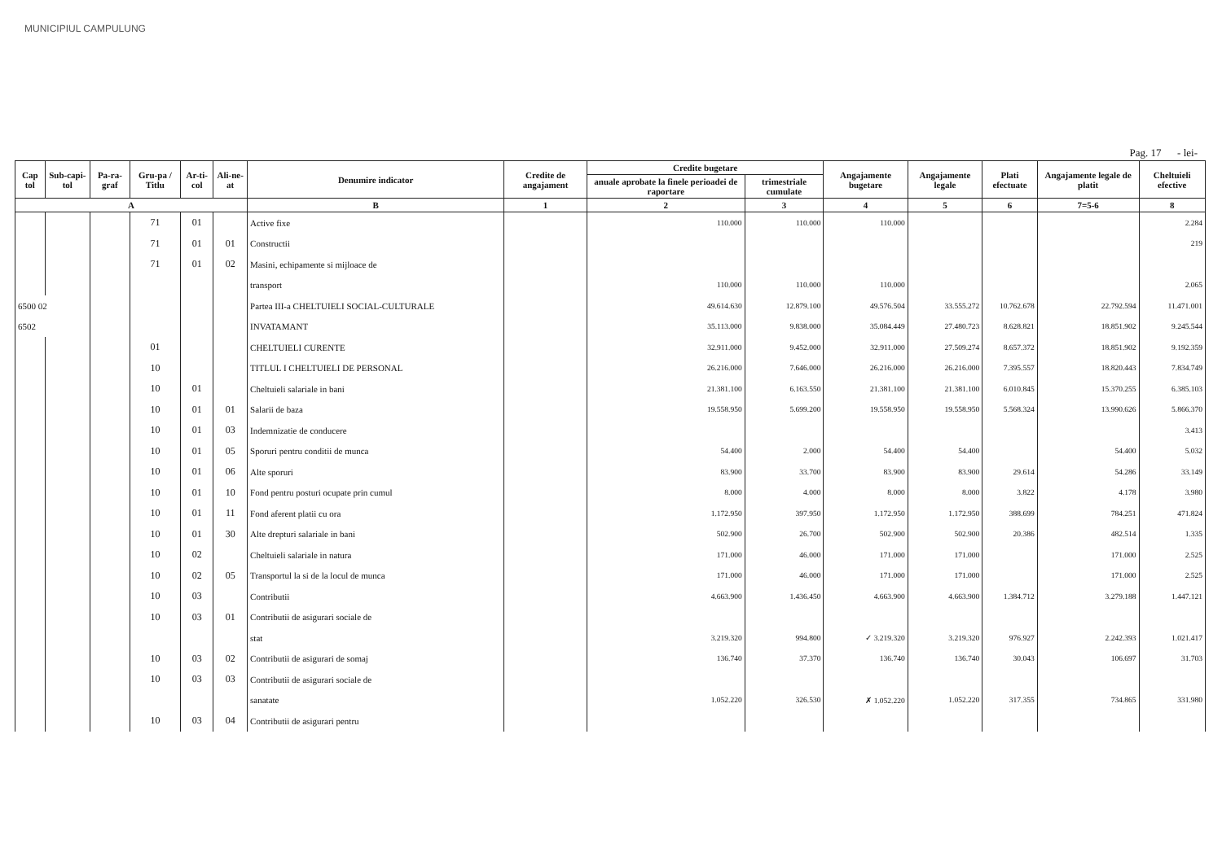MUNICIPIUL CAMPULUNG
Pag. 17 - lei-
| Cap tol | Sub-capi-tol | Pa-ra-graf | Gru-pa / Titlu | Ar-ti-col | Ali-ne-at | Denumire indicator | Credite de angajament | Credite bugetare | | Angajamente bugetare | Angajamente legale | Plati efectuate | Angajamente legale de platit | Cheltuieli efective |
| --- | --- | --- | --- | --- | --- | --- | --- | --- | --- | --- | --- | --- | --- | --- |
| | | | | | | | | anuale aprobate la finele perioadei de raportare | trimestriale cumulate | | | | | |
| A | | | | | | B | 1 | 2 | 3 | 4 | 5 | 6 | 7=5-6 | 8 |
| | | | 71 | 01 | | Active fixe | | 110.000 | 110.000 | 110.000 | | | | 2.284 |
| | | | 71 | 01 | 01 | Constructii | | | | | | | | 219 |
| | | | 71 | 01 | 02 | Masini, echipamente si mijloace de | | | | | | | | |
| | | | | | | transport | | 110.000 | 110.000 | 110.000 | | | | 2.065 |
| 6500 02 | | | | | | Partea III-a CHELTUIELI SOCIAL-CULTURALE | | 49.614.630 | 12.879.100 | 49.576.504 | 33.555.272 | 10.762.678 | 22.792.594 | 11.471.001 |
| 6502 | | | | | | INVATAMANT | | 35.113.000 | 9.838.000 | 35.084.449 | 27.480.723 | 8.628.821 | 18.851.902 | 9.245.544 |
| | | | 01 | | | CHELTUIELI CURENTE | | 32.911.000 | 9.452.000 | 32.911.000 | 27.509.274 | 8.657.372 | 18.851.902 | 9.192.359 |
| | | | 10 | | | TITLUL I CHELTUIELI DE PERSONAL | | 26.216.000 | 7.646.000 | 26.216.000 | 26.216.000 | 7.395.557 | 18.820.443 | 7.834.749 |
| | | | 10 | 01 | | Cheltuieli salariale in bani | | 21.381.100 | 6.163.550 | 21.381.100 | 21.381.100 | 6.010.845 | 15.370.255 | 6.385.103 |
| | | | 10 | 01 | 01 | Salarii de baza | | 19.558.950 | 5.699.200 | 19.558.950 | 19.558.950 | 5.568.324 | 13.990.626 | 5.866.370 |
| | | | 10 | 01 | 03 | Indemnizatie de conducere | | | | | | | | 3.413 |
| | | | 10 | 01 | 05 | Sporuri pentru conditii de munca | | 54.400 | 2.000 | 54.400 | 54.400 | | 54.400 | 5.032 |
| | | | 10 | 01 | 06 | Alte sporuri | | 83.900 | 33.700 | 83.900 | 83.900 | 29.614 | 54.286 | 33.149 |
| | | | 10 | 01 | 10 | Fond pentru posturi ocupate prin cumul | | 8.000 | 4.000 | 8.000 | 8.000 | 3.822 | 4.178 | 3.980 |
| | | | 10 | 01 | 11 | Fond aferent platii cu ora | | 1.172.950 | 397.950 | 1.172.950 | 1.172.950 | 388.699 | 784.251 | 471.824 |
| | | | 10 | 01 | 30 | Alte drepturi salariale in bani | | 502.900 | 26.700 | 502.900 | 502.900 | 20.386 | 482.514 | 1.335 |
| | | | 10 | 02 | | Cheltuieli salariale in natura | | 171.000 | 46.000 | 171.000 | 171.000 | | 171.000 | 2.525 |
| | | | 10 | 02 | 05 | Transportul la si de la locul de munca | | 171.000 | 46.000 | 171.000 | 171.000 | | 171.000 | 2.525 |
| | | | 10 | 03 | | Contributii | | 4.663.900 | 1.436.450 | 4.663.900 | 4.663.900 | 1.384.712 | 3.279.188 | 1.447.121 |
| | | | 10 | 03 | 01 | Contributii de asigurari sociale de | | | | | | | | |
| | | | | | | stat | | 3.219.320 | 994.800 | ✓ 3.219.320 | 3.219.320 | 976.927 | 2.242.393 | 1.021.417 |
| | | | 10 | 03 | 02 | Contributii de asigurari de somaj | | 136.740 | 37.370 | 136.740 | 136.740 | 30.043 | 106.697 | 31.703 |
| | | | 10 | 03 | 03 | Contributii de asigurari sociale de | | | | | | | | |
| | | | | | | sanatate | | 1.052.220 | 326.530 | ✗ 1.052.220 | 1.052.220 | 317.355 | 734.865 | 331.980 |
| | | | 10 | 03 | 04 | Contributii de asigurari pentru | | | | | | | | |